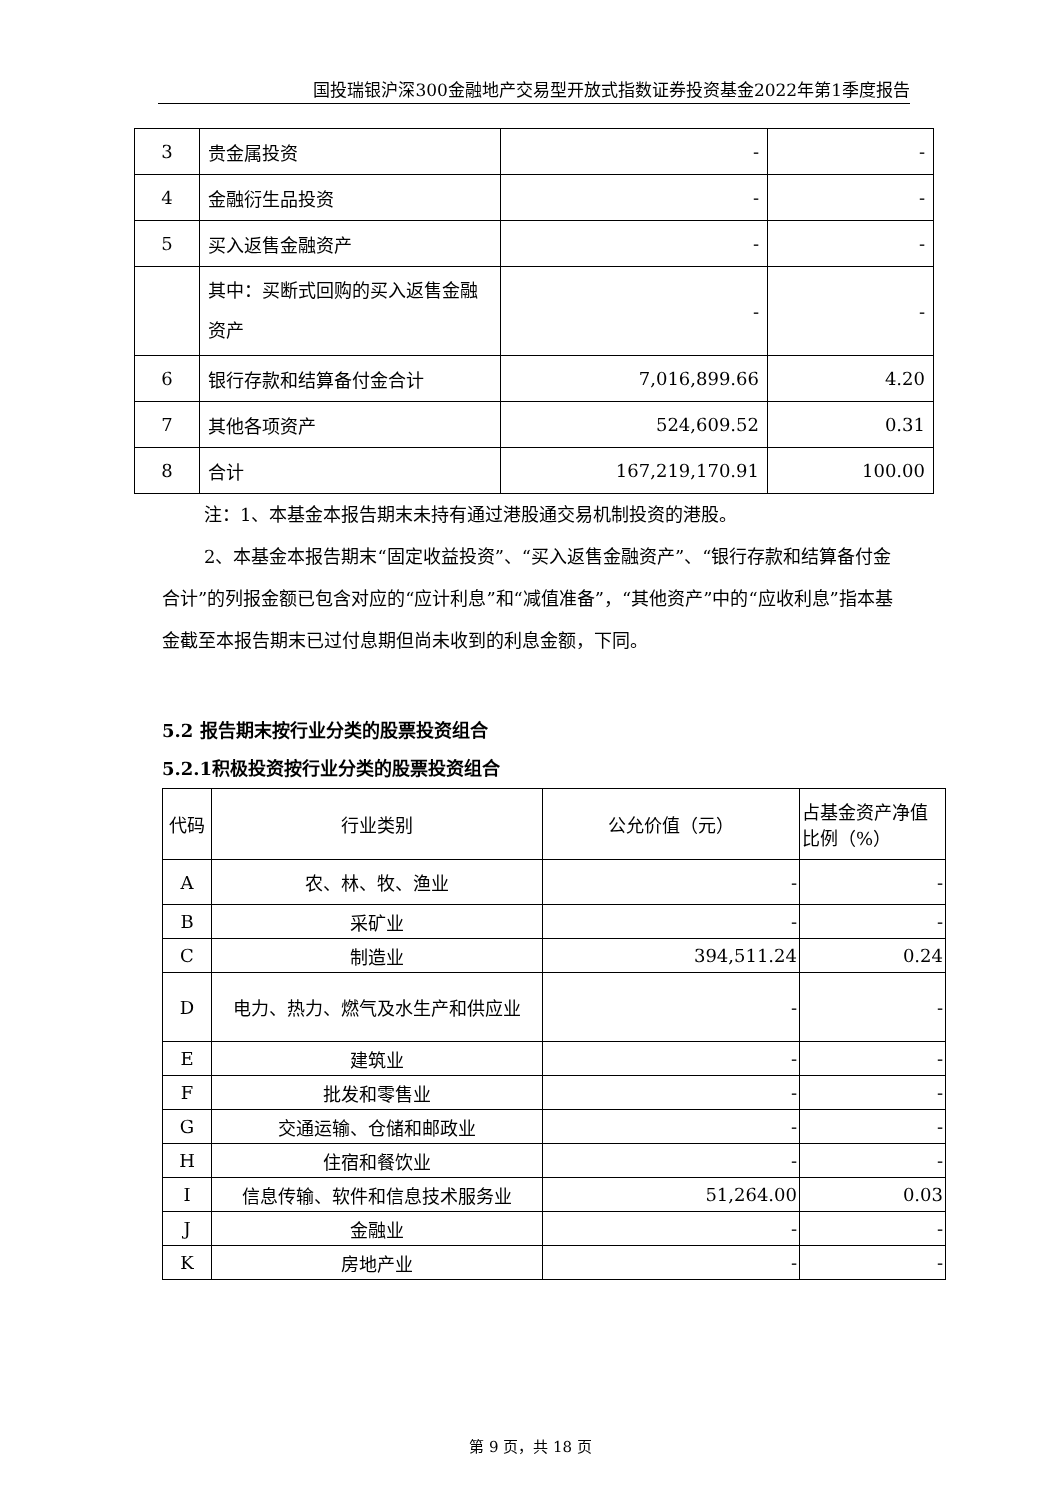国投瑞银沪深300金融地产交易型开放式指数证券投资基金2022年第1季度报告
| 3 | 贵金属投资 | - | - |
| 4 | 金融衍生品投资 | - | - |
| 5 | 买入返售金融资产 | - | - |
| | 其中：买断式回购的买入返售金融资产 | - | - |
| 6 | 银行存款和结算备付金合计 | 7,016,899.66 | 4.20 |
| 7 | 其他各项资产 | 524,609.52 | 0.31 |
| 8 | 合计 | 167,219,170.91 | 100.00 |
注：1、本基金本报告期末未持有通过港股通交易机制投资的港股。
2、本基金本报告期末“固定收益投资”、“买入返售金融资产”、“银行存款和结算备付金合计”的列报金额已包含对应的“应计利息”和“减值准备”，“其他资产”中的“应收利息”指本基金截至本报告期末已过付息期但尚未收到的利息金额，下同。
5.2 报告期末按行业分类的股票投资组合
5.2.1积极投资按行业分类的股票投资组合
| 代码 | 行业类别 | 公允价值（元） | 占基金资产净值比例（%） |
| A | 农、林、牧、渔业 | - | - |
| B | 采矿业 | - | - |
| C | 制造业 | 394,511.24 | 0.24 |
| D | 电力、热力、燃气及水生产和供应业 | - | - |
| E | 建筑业 | - | - |
| F | 批发和零售业 | - | - |
| G | 交通运输、仓储和邮政业 | - | - |
| H | 住宿和餐饮业 | - | - |
| I | 信息传输、软件和信息技术服务业 | 51,264.00 | 0.03 |
| J | 金融业 | - | - |
| K | 房地产业 | - | - |
第 9 页，共 18 页